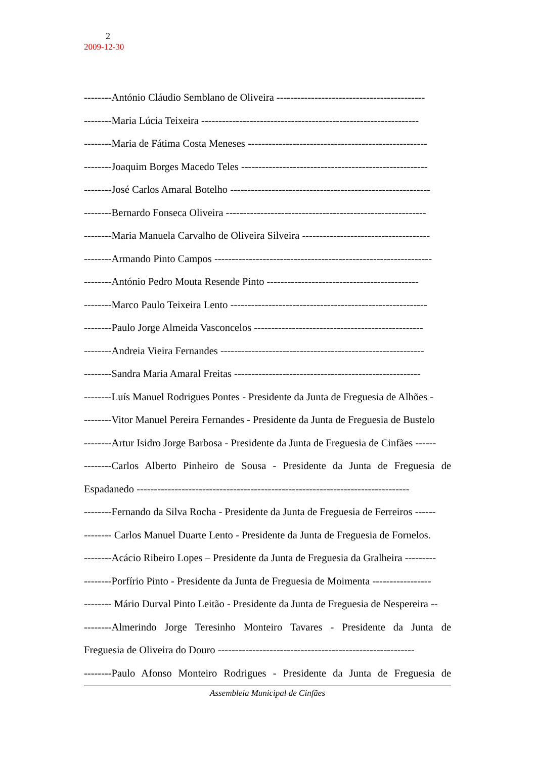2
2009-12-30
--------António Cláudio Semblano de Oliveira -------------------------------------------
--------Maria Lúcia Teixeira ---------------------------------------------------------------
--------Maria de Fátima Costa Meneses ----------------------------------------------------
--------Joaquim Borges Macedo Teles ------------------------------------------------------
--------José Carlos Amaral Botelho ----------------------------------------------------------
--------Bernardo Fonseca Oliveira ----------------------------------------------------------
--------Maria Manuela Carvalho de Oliveira Silveira -------------------------------------
--------Armando Pinto Campos ---------------------------------------------------------------
--------António Pedro Mouta Resende Pinto --------------------------------------------
--------Marco Paulo Teixeira Lento ---------------------------------------------------------
--------Paulo Jorge Almeida Vasconcelos -------------------------------------------------
--------Andreia Vieira Fernandes -----------------------------------------------------------
--------Sandra Maria Amaral Freitas ------------------------------------------------------
--------Luís Manuel Rodrigues Pontes - Presidente da Junta de Freguesia de Alhões -
--------Vitor Manuel Pereira Fernandes - Presidente da Junta de Freguesia de Bustelo
--------Artur Isidro Jorge Barbosa - Presidente da Junta de Freguesia de Cinfães ------
--------Carlos Alberto Pinheiro de Sousa - Presidente da Junta de Freguesia de
Espadanedo -------------------------------------------------------------------------------
--------Fernando da Silva Rocha - Presidente da Junta de Freguesia de Ferreiros ------
-------- Carlos Manuel Duarte Lento - Presidente da Junta de Freguesia de Fornelos.
--------Acácio Ribeiro Lopes – Presidente da Junta de Freguesia da Gralheira ---------
--------Porfírio Pinto - Presidente da Junta de Freguesia de Moimenta -----------------
-------- Mário Durval Pinto Leitão - Presidente da Junta de Freguesia de Nespereira --
--------Almerindo Jorge Teresinho Monteiro Tavares - Presidente da Junta de
Freguesia de Oliveira do Douro ---------------------------------------------------------
--------Paulo Afonso Monteiro Rodrigues - Presidente da Junta de Freguesia de
Assembleia Municipal de Cinfães